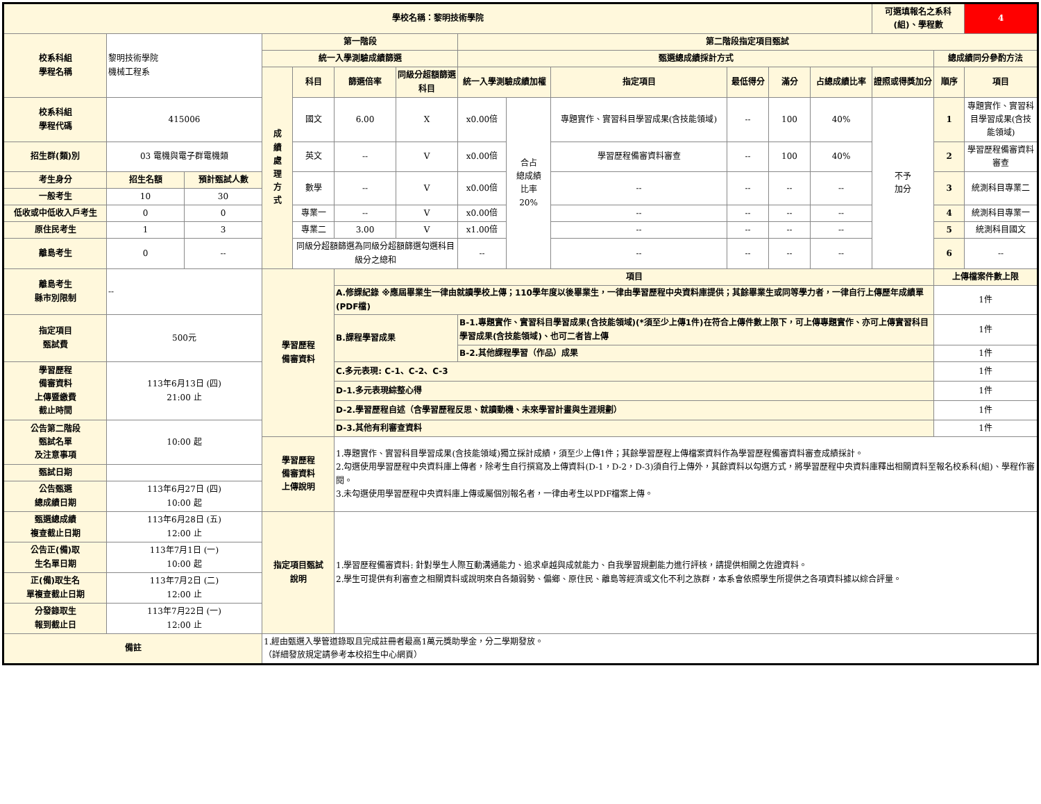| 學校名稱：黎明技術學院 | | | | | | | | | | | | | 可選填報名之系科(組)、學程數 | | 4 |
| 校系科組 學程名稱 | 黎明技術學院 機械工程系 | | 第一階段 | | | | 第二階段指定項目甄試 | | | | | | | | |
| | | | 統一入學測驗成績篩選 | | | | 甄選總成績採計方式 | | | | | | | 總成績同分參酌方法 | |
| | | | 成 績 處 理 方 式 | 科目 | 篩選倍率 | 同級分超額篩選科目 | 統一入學測驗成績加權 | | 指定項目 | 最低得分 | 滿分 | 占總成績比率 | 證照或得獎加分 | 順序 | 項目 |
| 校系科組 學程代碼 | 415006 | | | 國文 | 6.00 | X | x0.00倍 | 合占 總成績 比率 20% | 專題實作、實習科目學習成果(含技能領域) | -- | 100 | 40% | 不予 加分 | 1 | 專題實作、實習科目學習成果(含技能領域) |
| 招生群(類)別 | 03 電機與電子群電機類 | | | 英文 | -- | V | x0.00倍 | | 學習歷程備審資料審查 | -- | 100 | 40% | | 2 | 學習歷程備審資料審查 |
| 考生身分 | 招生名額 | 預計甄試人數 | | 數學 | -- | V | x0.00倍 | | -- | -- | -- | -- | | 3 | 統測科目專業二 |
| 一般考生 | 10 | 30 | | | | | | | | | | | | | |
| 低收或中低收入戶考生 | 0 | 0 | | 專業一 | -- | V | x0.00倍 | | -- | -- | -- | -- | | 4 | 統測科目專業一 |
| 原住民考生 | 1 | 3 | | 專業二 | 3.00 | V | x1.00倍 | | -- | -- | -- | -- | | 5 | 統測科目國文 |
| 離島考生 | 0 | -- | | 同級分超額篩選為同級分超額篩選勾選科目級分之總和 | | | -- | | -- | -- | -- | -- | | 6 | -- |
| 離島考生 縣市別限制 | -- | | 學習歷程 備審資料 | | 項目 | | | | | | | | | 上傳檔案件數上限 | |
| | | | | | A.修課紀錄 ※應屆畢業生一律由就讀學校上傳；110學年度以後畢業生，一律由學習歷程中央資料庫提供；其餘畢業生或同等學力者，一律自行上傳歷年成績單(PDF檔) | | | | | | | | | 1件 | |
| 指定項目 甄試費 | 500元 | | | | B.課程學習成果 | | B-1.專題實作、實習科目學習成果(含技能領域)(*須至少上傳1件)在符合上傳件數上限下，可上傳專題實作、亦可上傳實習科目學習成果(含技能領域)、也可二者皆上傳 | | | | | | | 1件 | |
| | | | | | | | B-2.其他課程學習（作品）成果 | | | | | | | 1件 | |
| 學習歷程 備審資料 上傳暨繳費 截止時間 | 113年6月13日 (四) 21:00 止 | | | | C.多元表現: C-1、C-2、C-3 | | | | | | | | | 1件 | |
| | | | | | D-1.多元表現綜整心得 | | | | | | | | | 1件 | |
| | | | | | D-2.學習歷程自述（含學習歷程反思、就讀動機、未來學習計畫與生涯規劃） | | | | | | | | | 1件 | |
| 公告第二階段 甄試名單 及注意事項 | 10:00 起 | | | | D-3.其他有利審查資料 | | | | | | | | | 1件 | |
| | | | 學習歷程 備審資料 上傳說明 | | 1.專題實作、實習科目學習成果(含技能領域)獨立採計成績，須至少上傳1件；其餘學習歷程上傳檔案資料作為學習歷程備審資料審查成績採計。 2.勾選使用學習歷程中央資料庫上傳者，除考生自行撰寫及上傳資料(D-1，D-2，D-3)須自行上傳外，其餘資料以勾選方式，將學習歷程中央資料庫釋出相關資料至報名校系科(組)、學程作審閱。 3.未勾選使用學習歷程中央資料庫上傳或屬個別報名者，一律由考生以PDF檔案上傳。 | | | | | | | | | | |
| 甄試日期 | | | | | | | | | | | | | | | |
| 公告甄選 總成績日期 | 113年6月27日 (四) 10:00 起 | | | | | | | | | | | | | | |
| 甄選總成績 複查截止日期 | 113年6月28日 (五) 12:00 止 | | 指定項目甄試 說明 | | 1.學習歷程備審資料: 針對學生人際互動溝通能力、追求卓越與成就能力、自我學習規劃能力進行評核，請提供相關之佐證資料。 2.學生可提供有利審查之相關資料或說明來自各類弱勢、偏鄉、原住民、離島等經濟或文化不利之族群，本系會依照學生所提供之各項資料據以綜合評量。 | | | | | | | | | | |
| 公告正(備)取 生名單日期 | 113年7月1日 (一) 10:00 起 | | | | | | | | | | | | | | |
| 正(備)取生名 單複查截止日期 | 113年7月2日 (二) 12:00 止 | | | | | | | | | | | | | | |
| 分發錄取生 報到截止日 | 113年7月22日 (一) 12:00 止 | | | | | | | | | | | | | | |
| 備註 | | | 1.經由甄選入學管道錄取且完成註冊者最高1萬元獎助學金，分二學期發放。 （詳細發放規定請參考本校招生中心網頁） | | | | | | | | | | | | |